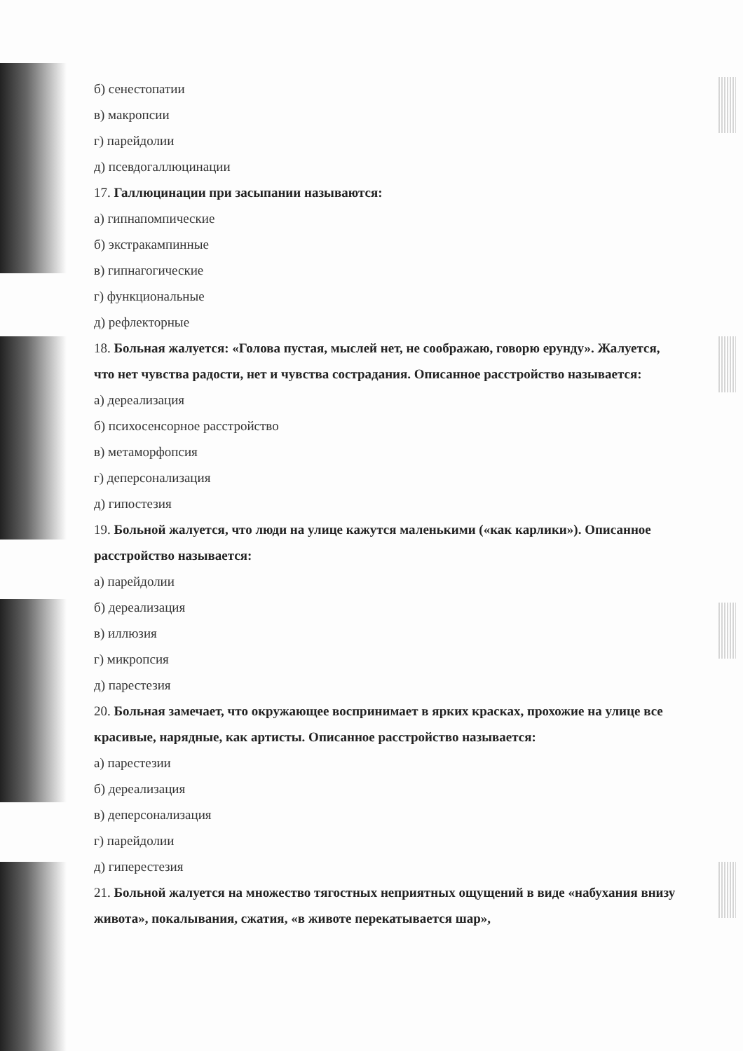б) сенестопатии
в) макропсии
г) парейдолии
д) псевдогаллюцинации
17. Галлюцинации при засыпании называются:
а) гипнапомпические
б) экстракампинные
в) гипнагогические
г) функциональные
д) рефлекторные
18. Больная жалуется: «Голова пустая, мыслей нет, не соображаю, говорю ерунду». Жалуется, что нет чувства радости, нет и чувства сострадания. Описанное расстройство называется:
а) дереализация
б) психосенсорное расстройство
в) метаморфопсия
г) деперсонализация
д) гипостезия
19. Больной жалуется, что люди на улице кажутся маленькими («как карлики»). Описанное расстройство называется:
а) парейдолии
б) дереализация
в) иллюзия
г) микропсия
д) парестезия
20. Больная замечает, что окружающее воспринимает в ярких красках, прохожие на улице все красивые, нарядные, как артисты. Описанное расстройство называется:
а) парестезии
б) дереализация
в) деперсонализация
г) парейдолии
д) гиперестезия
21. Больной жалуется на множество тягостных неприятных ощущений в виде «набухания внизу живота», покалывания, сжатия, «в животе перекатывается шар»,